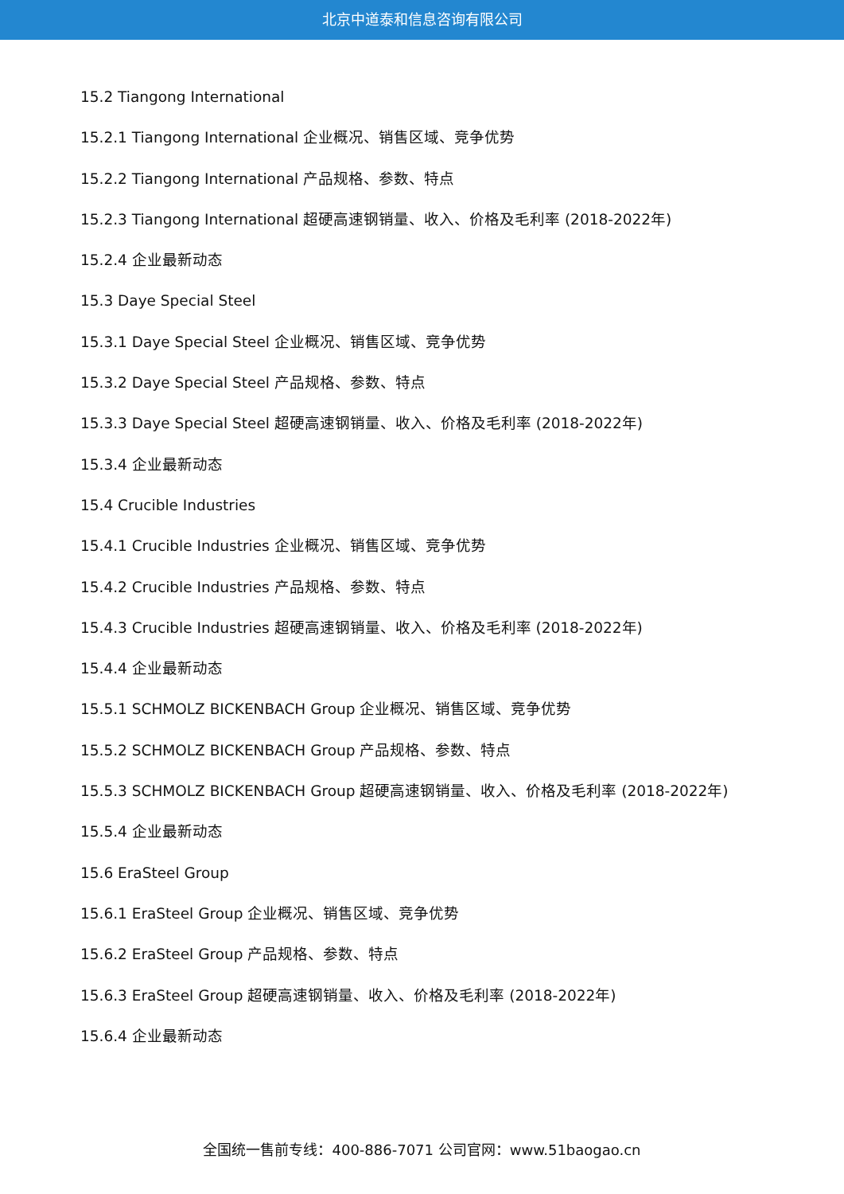北京中道泰和信息咨询有限公司
15.2 Tiangong International
15.2.1 Tiangong International 企业概况、销售区域、竞争优势
15.2.2 Tiangong International 产品规格、参数、特点
15.2.3 Tiangong International 超硬高速钢销量、收入、价格及毛利率 (2018-2022年)
15.2.4 企业最新动态
15.3 Daye Special Steel
15.3.1 Daye Special Steel 企业概况、销售区域、竞争优势
15.3.2 Daye Special Steel 产品规格、参数、特点
15.3.3 Daye Special Steel 超硬高速钢销量、收入、价格及毛利率 (2018-2022年)
15.3.4 企业最新动态
15.4 Crucible Industries
15.4.1 Crucible Industries 企业概况、销售区域、竞争优势
15.4.2 Crucible Industries 产品规格、参数、特点
15.4.3 Crucible Industries 超硬高速钢销量、收入、价格及毛利率 (2018-2022年)
15.4.4 企业最新动态
15.5.1 SCHMOLZ BICKENBACH Group 企业概况、销售区域、竞争优势
15.5.2 SCHMOLZ BICKENBACH Group 产品规格、参数、特点
15.5.3 SCHMOLZ BICKENBACH Group 超硬高速钢销量、收入、价格及毛利率 (2018-2022年)
15.5.4 企业最新动态
15.6 EraSteel Group
15.6.1 EraSteel Group 企业概况、销售区域、竞争优势
15.6.2 EraSteel Group 产品规格、参数、特点
15.6.3 EraSteel Group 超硬高速钢销量、收入、价格及毛利率 (2018-2022年)
15.6.4 企业最新动态
全国统一售前专线：400-886-7071 公司官网：www.51baogao.cn